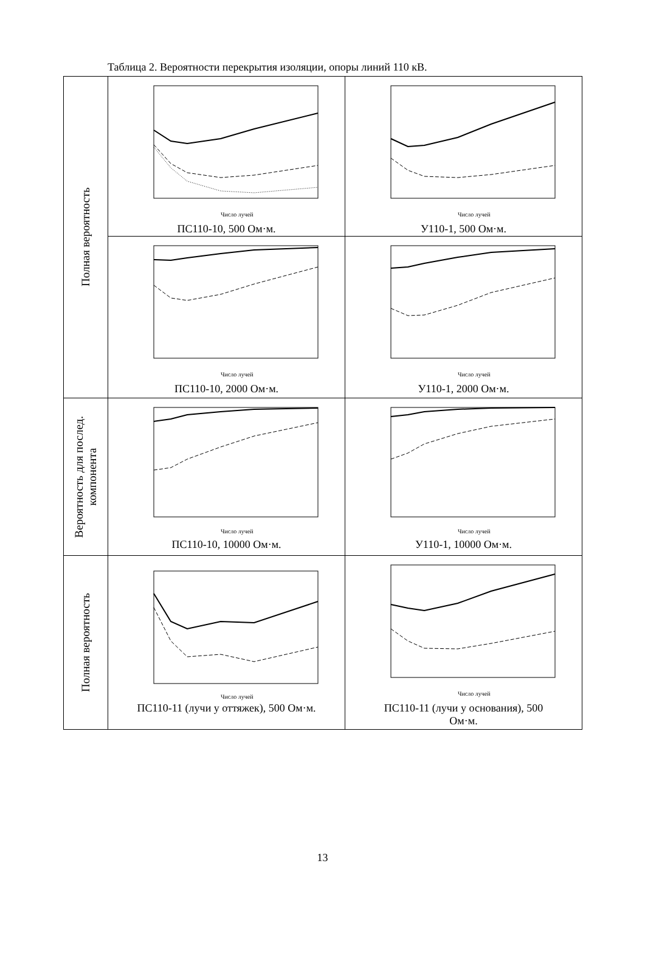Таблица 2. Вероятности перекрытия изоляции, опоры линий 110 кВ.
| Полная вероятность | Число лучей ПС110-10, 500 Ом·м. | Число лучей У110-1, 500 Ом·м. |
| | Число лучей ПС110-10, 2000 Ом·м. | Число лучей У110-1, 2000 Ом·м. |
| Вероятность для послед. компонента | Число лучей ПС110-10, 10000 Ом·м. | Число лучей У110-1, 10000 Ом·м. |
| Полная вероятность | Число лучей ПС110-11 (лучи у оттяжек), 500 Ом·м. | Число лучей ПС110-11 (лучи у основания), 500 Ом·м. |
13